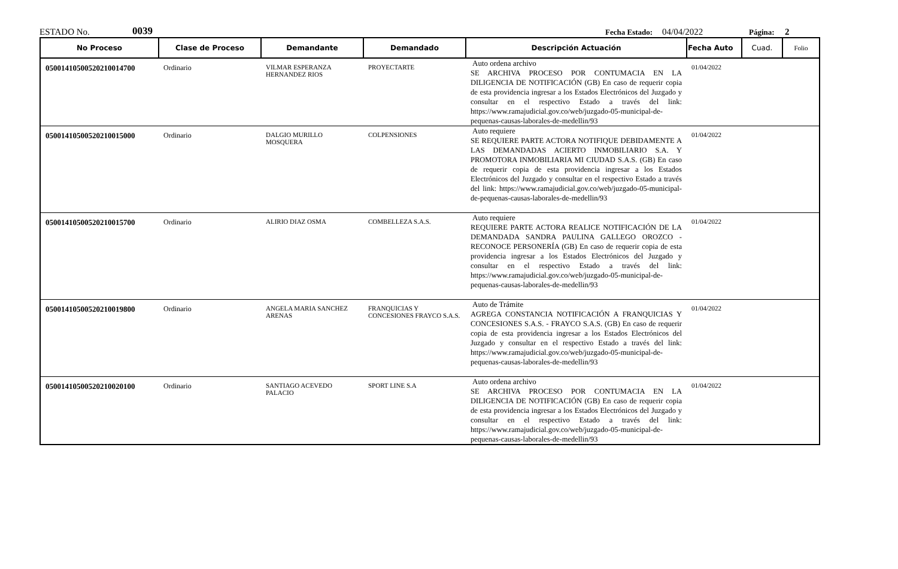ESTADO No. 0039 Fecha Estado: 04/04/2022 Página: 2
| No Proceso | Clase de Proceso | Demandante | Demandado | Descripción Actuación | Fecha Auto | Cuad. | Folio |
| --- | --- | --- | --- | --- | --- | --- | --- |
| 05001410500520210014700 | Ordinario | VILMAR ESPERANZA HERNANDEZ RIOS | PROYECTARTE | Auto ordena archivo SE ARCHIVA PROCESO POR CONTUMACIA EN LA DILIGENCIA DE NOTIFICACIÓN (GB) En caso de requerir copia de esta providencia ingresar a los Estados Electrónicos del Juzgado y consultar en el respectivo Estado a través del link: https://www.ramajudicial.gov.co/web/juzgado-05-municipal-de-pequenas-causas-laborales-de-medellin/93 | 01/04/2022 | | |
| 05001410500520210015000 | Ordinario | DALGIO MURILLO MOSQUERA | COLPENSIONES | Auto requiere SE REQUIERE PARTE ACTORA NOTIFIQUE DEBIDAMENTE A LAS DEMANDADAS ACIERTO INMOBILIARIO S.A. Y PROMOTORA INMOBILIARIA MI CIUDAD S.A.S. (GB) En caso de requerir copia de esta providencia ingresar a los Estados Electrónicos del Juzgado y consultar en el respectivo Estado a través del link: https://www.ramajudicial.gov.co/web/juzgado-05-municipal-de-pequenas-causas-laborales-de-medellin/93 | 01/04/2022 | | |
| 05001410500520210015700 | Ordinario | ALIRIO DIAZ OSMA | COMBELLEZA S.A.S. | Auto requiere REQUIERE PARTE ACTORA REALICE NOTIFICACIÓN DE LA DEMANDADA SANDRA PAULINA GALLEGO OROZCO - RECONOCE PERSONERÍA (GB) En caso de requerir copia de esta providencia ingresar a los Estados Electrónicos del Juzgado y consultar en el respectivo Estado a través del link: https://www.ramajudicial.gov.co/web/juzgado-05-municipal-de-pequenas-causas-laborales-de-medellin/93 | 01/04/2022 | | |
| 05001410500520210019800 | Ordinario | ANGELA MARIA SANCHEZ ARENAS | FRANQUICIAS Y CONCESIONES FRAYCO S.A.S. | Auto de Trámite AGREGA CONSTANCIA NOTIFICACIÓN A FRANQUICIAS Y CONCESIONES S.A.S. - FRAYCO S.A.S. (GB) En caso de requerir copia de esta providencia ingresar a los Estados Electrónicos del Juzgado y consultar en el respectivo Estado a través del link: https://www.ramajudicial.gov.co/web/juzgado-05-municipal-de-pequenas-causas-laborales-de-medellin/93 | 01/04/2022 | | |
| 05001410500520210020100 | Ordinario | SANTIAGO ACEVEDO PALACIO | SPORT LINE S.A | Auto ordena archivo SE ARCHIVA PROCESO POR CONTUMACIA EN LA DILIGENCIA DE NOTIFICACIÓN (GB) En caso de requerir copia de esta providencia ingresar a los Estados Electrónicos del Juzgado y consultar en el respectivo Estado a través del link: https://www.ramajudicial.gov.co/web/juzgado-05-municipal-de-pequenas-causas-laborales-de-medellin/93 | 01/04/2022 | | |